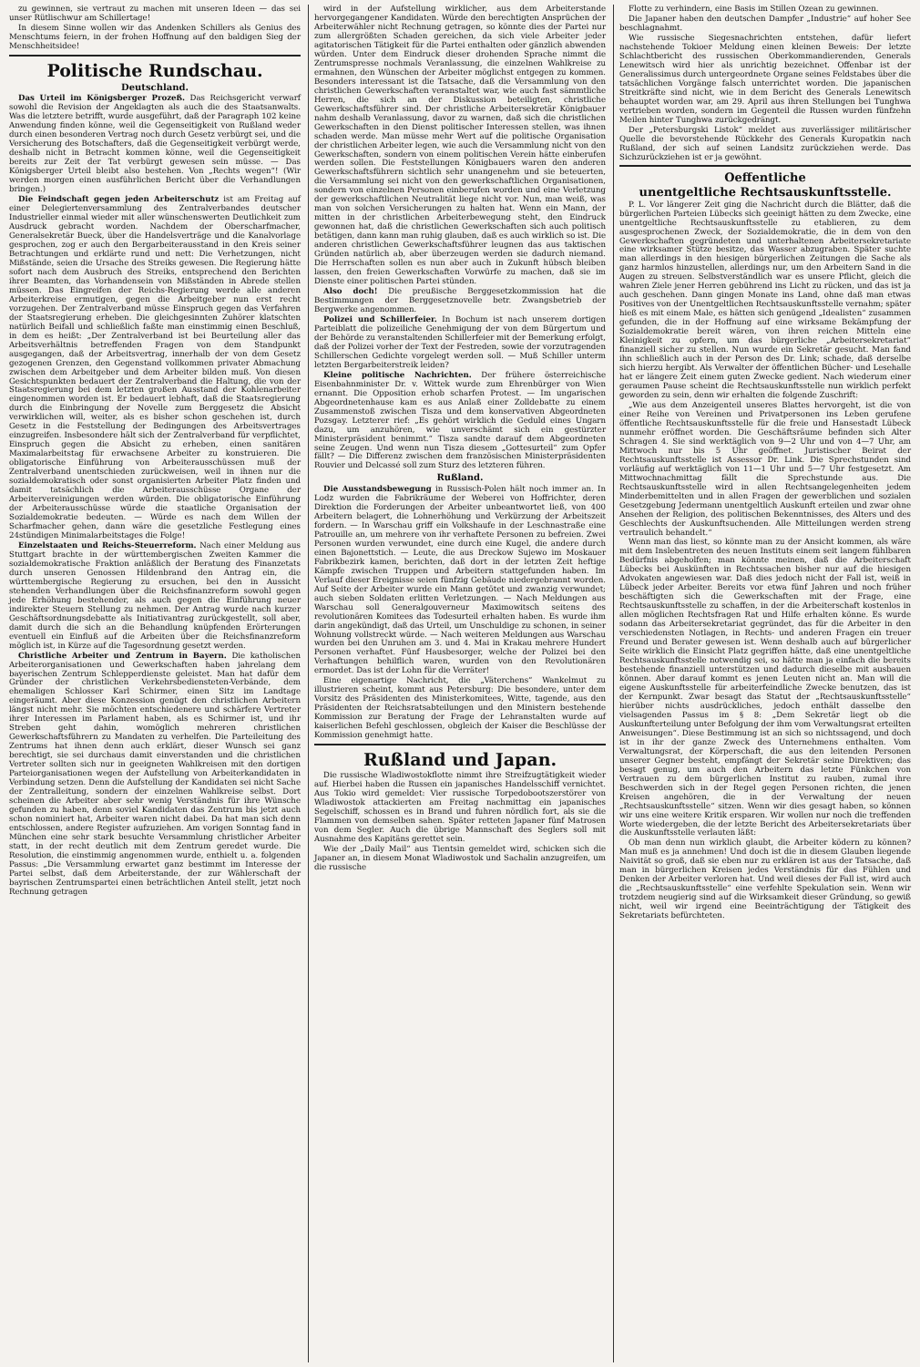zu gewinnen, sie vertraut zu machen mit unseren Ideen — das sei unser Rütlischwur am Schillertage!
In diesem Sinne wollen wir das Andenken Schillers als Genius des Menschtums feiern, in der frohen Hoffnung auf den baldigen Sieg der Menschheitsidee!
Politische Rundschau.
Deutschland.
Das Urteil im Königsberger Prozeß. Das Reichsgericht verwarf sowohl die Revision der Angeklagten als auch die des Staatsanwalts. Was die letztere betrifft, wurde ausgeführt, daß der Paragraph 102 keine Anwendung finden könne, weil die Gegenseitigkeit von Rußland weder durch einen besonderen Vertrag noch durch Gesetz verbürgt sei, und die Versicherung des Botschafters, daß die Gegenseitigkeit verbürgt werde, deshalb nicht in Betracht kommen könne, weil die Gegenseitigkeit bereits zur Zeit der Tat verbürgt gewesen sein müsse. — Das Königsberger Urteil bleibt also bestehen. Von „Rechts wegen“! (Wir werden morgen einen ausführlichen Bericht über die Verhandlungen bringen.)
Die Feindschaft gegen jeden Arbeiterschutz ist am Freitag auf einer Delegiertenversammlung des Zentralverbandes deutscher Industrieller einmal wieder mit aller wünschenswerten Deutlichkeit zum Ausdruck gebracht worden. Nachdem der Oberscharfmacher, Generalsekretär Bueck, über die Handelsverträge und die Kanalvorlage gesprochen, zog er auch den Bergarbeiterausstand in den Kreis seiner Betrachtungen und erklärte rund und nett: Die Verhetzungen, nicht Mißstände, seien die Ursache des Streiks gewesen. Die Regierung hätte sofort nach dem Ausbruch des Streiks, entsprechend den Berichten ihrer Beamten, das Vorhandensein von Mißständen in Abrede stellen müssen. Das Eingreifen der Reichs-Regierung werde alle anderen Arbeiterkreise ermutigen, gegen die Arbeitgeber nun erst recht vorzugehen. Der Zentralverband müsse Einspruch gegen das Verfahren der Staatsregierung erheben. Die gleichgesinnten Zuhörer klatschten natürlich Beifall und schließlich faßte man einstimmig einen Beschluß, in dem es heißt: „Der Zentralverband ist bei Beurteilung aller das Arbeitsverhältnis betreffenden Fragen von dem Standpunkt ausgegangen, daß der Arbeitsvertrag, innerhalb der von dem Gesetz gezogenen Grenzen, den Gegenstand vollkommen privater Abmachung zwischen dem Arbeitgeber und dem Arbeiter bilden muß. Von diesen Gesichtspunkten bedauert der Zentralverband die Haltung, die von der Staatsregierung bei dem letzten großen Ausstand der Kohlenarbeiter eingenommen worden ist. Er bedauert lebhaft, daß die Staatsregierung durch die Einbringung der Novelle zum Berggesetz die Absicht verwirklichen will, weiter, als es bisher schon geschehen ist, durch Gesetz in die Feststellung der Bedingungen des Arbeitsvertrages einzugreifen. Insbesondere hält sich der Zentralverband für verpflichtet, Einspruch gegen die Absicht zu erheben, einen sanitären Maximalarbeitstag für erwachsene Arbeiter zu konstruieren. Die obligatorische Einführung von Arbeiterausschüssen muß der Zentralverband unentschieden zurückweisen, weil in ihnen nur die sozialdemokratisch oder sonst organisierten Arbeiter Platz finden und damit tatsächlich die Arbeiterausschüsse Organe der Arbeitervereinigungen werden würden. Die obligatorische Einführung der Arbeiterausschüsse würde die staatliche Organisation der Sozialdemokratie bedeuten. — Würde es nach dem Willen der Scharfmacher gehen, dann wäre die gesetzliche Festlegung eines 24stündigen Minimalarbeitstages die Folge!
Einzelstaaten und Reichs-Steuerreform. Nach einer Meldung aus Stuttgart brachte in der württembergischen Zweiten Kammer die sozialdemokratische Fraktion anläßlich der Beratung des Finanzetats durch unseren Genossen Hildenbrand den Antrag ein, die württembergische Regierung zu ersuchen, bei den in Aussicht stehenden Verhandlungen über die Reichsfinanzreform sowohl gegen jede Erhöhung bestehender, als auch gegen die Einführung neuer indirekter Steuern Stellung zu nehmen. Der Antrag wurde nach kurzer Geschäftsordnungsdebatte als Initiativantrag zurückgestellt, soll aber, damit durch die sich an die Behandlung knüpfenden Erörterungen eventuell ein Einfluß auf die Arbeiten über die Reichsfinanzreform möglich ist, in Kürze auf die Tagesordnung gesetzt werden.
Christliche Arbeiter und Zentrum in Bayern. Die katholischen Arbeiterorganisationen und Gewerkschaften haben jahrelang dem bayerischen Zentrum Schlepperdienste geleistet. Man hat dafür dem Gründer der christlichen Verkehrsbediensteten-Verbände, dem ehemaligen Schlosser Karl Schirmer, einen Sitz im Landtage eingeräumt. Aber diese Konzession genügt den christlichen Arbeitern längst nicht mehr. Sie möchten entschiedenere und schärfere Vertreter ihrer Interessen im Parlament haben, als es Schirmer ist, und ihr Streben geht dahin, womöglich mehreren christlichen Gewerkschaftsführern zu Mandaten zu verhelfen. Die Parteileitung des Zentrums hat ihnen denn auch erklärt, dieser Wunsch sei ganz berechtigt, sie sei durchaus damit einverstanden und die christlichen Vertreter sollten sich nur in geeigneten Wahlkreisen mit den dortigen Parteiorganisationen wegen der Aufstellung von Arbeiterkandidaten in Verbindung setzen. Denn die Aufstellung der Kandidaten sei nicht Sache der Zentralleitung, sondern der einzelnen Wahlkreise selbst. Dort scheinen die Arbeiter aber sehr wenig Verständnis für ihre Wünsche gefunden zu haben, denn soviel Kandidaten das Zentrum bis jetzt auch schon nominiert hat, Arbeiter waren nicht dabei. Da hat man sich denn entschlossen, andere Register aufzuziehen. Am vorigen Sonntag fand in München eine sehr stark besuchte Versammlung christlicher Arbeiter statt, in der recht deutlich mit dem Zentrum geredet wurde. Die Resolution, die einstimmig angenommen wurde, enthielt u. a. folgenden Passus: „Die Versammlung erwartet ganz bestimmt im Interesse der Partei selbst, daß dem Arbeiterstande, der zur Wählerschaft der bayrischen Zentrumspartei einen beträchtlichen Anteil stellt, jetzt noch Rechnung getragen
wird in der Aufstellung wirklicher, aus dem Arbeiterstande hervorgegangener Kandidaten. Würde den berechtigten Ansprüchen der Arbeiterwähler nicht Rechnung getragen, so könnte dies der Partei nur zum allergrößten Schaden gereichen, da sich viele Arbeiter jeder agitatorischen Tätigkeit für die Partei enthalten oder gänzlich abwenden würden. Unter dem Eindruck dieser drohenden Sprache nimmt die Zentrumspresse nochmals Veranlassung, die einzelnen Wahlkreise zu ermahnen, den Wünschen der Arbeiter möglichst entgegen zu kommen. Besonders interessant ist die Tatsache, daß die Versammlung von den christlichen Gewerkschaften veranstaltet war, wie auch fast sämmtliche Herren, die sich an der Diskussion beteiligten, christliche Gewerkschaftsführer sind. Der christliche Arbeitersekretär Königbauer nahm deshalb Veranlassung, davor zu warnen, daß sich die christlichen Gewerkschaften in den Dienst politischer Interessen stellen, was ihnen schaden werde. Man müsse mehr Wert auf die politische Organisation der christlichen Arbeiter legen, wie auch die Versammlung nicht von den Gewerkschaften, sondern von einem politischen Verein hätte einberufen werden sollen. Die Feststellungen Königbauers waren den anderen Gewerkschaftsführern sichtlich sehr unangenehm und sie beteuerten, die Versammlung sei nicht von den gewerkschaftlichen Organisationen, sondern von einzelnen Personen einberufen worden und eine Verletzung der gewerkschaftlichen Neutralität liege nicht vor. Nun, man weiß, was man von solchen Versicherungen zu halten hat. Wenn ein Mann, der mitten in der christlichen Arbeiterbewegung steht, den Eindruck gewonnen hat, daß die christlichen Gewerkschaften sich auch politisch betätigen, dann kann man ruhig glauben, daß es auch wirklich so ist. Die anderen christlichen Gewerkschaftsführer leugnen das aus taktischen Gründen natürlich ab, aber überzeugen werden sie dadurch niemand. Die Herrschaften sollen es nun aber auch in Zukunft hübsch bleiben lassen, den freien Gewerkschaften Vorwürfe zu machen, daß sie im Dienste einer politischen Partei stünden.
Also doch! Die preußische Berggesetzkommission hat die Bestimmungen der Berggesetznovelle betr. Zwangsbetrieb der Bergwerke angenommen.
Polizei und Schillerfeier. In Bochum ist nach unserem dortigen Parteiblatt die polizeiliche Genehmigung der von dem Bürgertum und der Behörde zu veranstaltenden Schillerfeier mit der Bemerkung erfolgt, daß der Polizei vorher der Text der Festreden, sowie der vorzutragenden Schillerschen Gedichte vorgelegt werden soll. — Muß Schiller unterm letzten Bergarbeiterstreik leiden?
Kleine politische Nachrichten. Der frühere österreichische Eisenbahnminister Dr. v. Wittek wurde zum Ehrenbürger von Wien ernannt. Die Opposition erhob scharfen Protest. — Im ungarischen Abgeordnetenhause kam es aus Anlaß einer Zolldebatte zu einem Zusammenstoß zwischen Tisza und dem konservativen Abgeordneten Pozsgay. Letzterer rief: „Es gehört wirklich die Geduld eines Ungarn dazu, um anzuhören, wie unverschämt sich ein gestürzter Ministerpräsident benimmt.“ Tisza sandte darauf dem Abgeordneten seine Zeugen. Und wenn nun Tisza diesem „Gottesurteil“ zum Opfer fällt? — Die Differenz zwischen dem französischen Ministerpräsidenten Rouvier und Delcassé soll zum Sturz des letzteren führen.
Rußland.
Die Ausstandsbewegung in Russisch-Polen hält noch immer an. In Lodz wurden die Fabrikräume der Weberei von Hoffrichter, deren Direktion die Forderungen der Arbeiter unbeantwortet ließ, von 400 Arbeitern belagert, die Lohnerhöhung und Verkürzung der Arbeitszeit fordern. — In Warschau griff ein Volkshaufe in der Leschnastraße eine Patrouille an, um mehrere von ihr verhaftete Personen zu befreien. Zwei Personen wurden verwundet, eine durch eine Kugel, die andere durch einen Bajonettstich. — Leute, die aus Dreckow Sujewo im Moskauer Fabrikbezirk kamen, berichten, daß dort in der letzten Zeit heftige Kämpfe zwischen Truppen und Arbeitern stattgefunden haben. Im Verlauf dieser Ereignisse seien fünfzig Gebäude niedergebrannt worden. Auf Seite der Arbeiter wurde ein Mann getötet und zwanzig verwundet; auch sieben Soldaten erlitten Verletzungen. — Nach Meldungen aus Warschau soll Generalgouverneur Maximowitsch seitens des revolutionären Komitees das Todesurteil erhalten haben. Es wurde ihm darin angekündigt, daß das Urteil, um Unschuldige zu schonen, in seiner Wohnung vollstreckt würde. — Nach weiteren Meldungen aus Warschau wurden bei den Unruhen am 3. und 4. Mai in Krakau mehrere Hundert Personen verhaftet. Fünf Hausbesorger, welche der Polizei bei den Verhaftungen behilflich waren, wurden von den Revolutionären ermordet. Das ist der Lohn für die Verräter!
Eine eigenartige Nachricht, die „Väterchens“ Wankelmut zu illustrieren scheint, kommt aus Petersburg: Die besondere, unter dem Vorsitz des Präsidenten des Ministerkomitees, Witte, tagende, aus den Präsidenten der Reichsratsabteilungen und den Ministern bestehende Kommission zur Beratung der Frage der Lehranstalten wurde auf kaiserlichen Befehl geschlossen, obgleich der Kaiser die Beschlüsse der Kommission genehmigt hatte.
Rußland und Japan.
Die russische Wladiwostokflotte nimmt ihre Streifzugtätigkeit wieder auf. Hierbei haben die Russen ein japanisches Handelsschiff vernichtet. Aus Tokio wird gemeldet: Vier russische Torpedobootszerstörer von Wladiwostok attackierten am Freitag nachmittag ein japanisches Segelschiff, schossen es in Brand und fuhren nördlich fort, als sie die Flammen von demselben sahen. Später retteten Japaner fünf Matrosen von dem Segler. Auch die übrige Mannschaft des Seglers soll mit Ausnahme des Kapitäns gerettet sein.
Wie der „Daily Mail“ aus Tientsin gemeldet wird, schicken sich die Japaner an, in diesem Monat Wladiwostok und Sachalin anzugreifen, um die russische
Flotte zu verhindern, eine Basis im Stillen Ozean zu gewinnen.
Die Japaner haben den deutschen Dampfer „Industrie“ auf hoher See beschlagnahmt.
Wie russische Siegesnachrichten entstehen, dafür liefert nachstehende Tokioer Meldung einen kleinen Beweis: Der letzte Schlachtbericht des russischen Oberkommandierenden, Generals Lenewitsch wird hier als unrichtig bezeichnet. Offenbar ist der Generalissimus durch untergeordnete Organe seines Feldstabes über die tatsächlichen Vorgänge falsch unterrichtet worden. Die japanischen Streitkräfte sind nicht, wie in dem Bericht des Generals Lenewitsch behauptet worden war, am 29. April aus ihren Stellungen bei Tunghwa vertrieben worden, sondern im Gegenteil die Russen wurden fünfzehn Meilen hinter Tunghwa zurückgedrängt.
Der „Petersburgski Listok“ meldet aus zuverlässiger militärischer Quelle die bevorstehende Rückkehr des Generals Kuropatkin nach Rußland, der sich auf seinen Landsitz zurückziehen werde. Das Sichzurückziehen ist er ja gewöhnt.
Oeffentliche
unentgeltliche Rechtsauskunftsstelle.
P. L. Vor längerer Zeit ging die Nachricht durch die Blätter, daß die bürgerlichen Parteien Lübecks sich geeinigt hätten zu dem Zwecke, eine unentgeltliche Rechtsauskunftsstelle zu etablieren, zu dem ausgesprochenen Zweck, der Sozialdemokratie, die in dem von den Gewerkschaften gegründeten und unterhaltenen Arbeitersekretariate eine wirksamer Stütze besitze, das Wasser abzugraben. Später suchte man allerdings in den hiesigen bürgerlichen Zeitungen die Sache als ganz harmlos hinzustellen, allerdings nur, um den Arbeitern Sand in die Augen zu streuen. Selbstverständlich war es unsere Pflicht, gleich die wahren Ziele jener Herren gebührend ins Licht zu rücken, und das ist ja auch geschehen. Dann gingen Monate ins Land, ohne daß man etwas Positives von der Unentgeltlichen Rechtsauskunftsstelle vernahm; später hieß es mit einem Male, es hätten sich genügend „Idealisten“ zusammen gefunden, die in der Hoffnung auf eine wirksame Bekämpfung der Sozialdemokratie bereit wären, von ihren reichen Mitteln eine Kleinigkeit zu opfern, um das bürgerliche „Arbeitersekretariat“ finanziell sicher zu stellen. Nun wurde ein Sekretär gesucht. Man fand ihn schließlich auch in der Person des Dr. Link; schade, daß derselbe sich hierzu hergibt. Als Verwalter der öffentlichen Bücher- und Lesehalle hat er längere Zeit einem guten Zwecke gedient. Nach wiederum einer geraumen Pause scheint die Rechtsauskunftsstelle nun wirklich perfekt geworden zu sein, denn wir erhalten die folgende Zuschrift:
„Wie aus dem Anzeigenteil unseres Blattes hervorgeht, ist die von einer Reihe von Vereinen und Privatpersonen ins Leben gerufene öffentliche Rechtsauskunftsstelle für die freie und Hansestadt Lübeck nunmehr eröffnet worden. Die Geschäftsräume befinden sich Alter Schragen 4. Sie sind werktäglich von 9—2 Uhr und von 4—7 Uhr, am Mittwoch nur bis 5 Uhr geöffnet. Juristischer Beirat der Rechtsauskunftsstelle ist Assessor Dr. Link. Die Sprechstunden sind vorläufig auf werktäglich von 11—1 Uhr und 5—7 Uhr festgesetzt. Am Mittwochnachmittag fällt die Sprechstunde aus. Die Rechtsauskunftsstelle wird in allen Rechtsangelegenheiten jedem Minderbemittelten und in allen Fragen der gewerblichen und sozialen Gesetzgebung Jedermann unentgeltlich Auskunft erteilen und zwar ohne Ansehen der Religion, des politischen Bekenntnisses, des Alters und des Geschlechts der Auskunftsuchenden. Alle Mitteilungen werden streng vertraulich behandelt.“
Wenn man das liest, so könnte man zu der Ansicht kommen, als wäre mit dem Inslebentreten des neuen Instituts einem seit langem fühlbaren Bedürfnis abgeholfen; man könnte meinen, daß die Arbeiterschaft Lübecks bei Auskünften in Rechtssachen bisher nur auf die hiesigen Advokaten angewiesen war. Daß dies jedoch nicht der Fall ist, weiß in Lübeck jeder Arbeiter. Bereits vor etwa fünf Jahren und noch früher beschäftigten sich die Gewerkschaften mit der Frage, eine Rechtsauskunftsstelle zu schaffen, in der die Arbeiterschaft kostenlos in allen möglichen Rechtsfragen Rat und Hilfe erhalten könne. Es wurde sodann das Arbeitersekretariat gegründet, das für die Arbeiter in den verschiedensten Notlagen, in Rechts- und anderen Fragen ein treuer Freund und Berater gewesen ist. Wenn deshalb auch auf bürgerlicher Seite wirklich die Einsicht Platz gegriffen hätte, daß eine unentgeltliche Rechtsauskunftsstelle notwendig sei, so hätte man ja einfach die bereits bestehende finanziell unterstützen und dadurch dieselbe mit ausbauen können. Aber darauf kommt es jenen Leuten nicht an. Man will die eigene Auskunftsstelle für arbeiterfeindliche Zwecke benutzen, das ist der Kernpunkt. Zwar besagt das Statut der „Rechtsauskunftsstelle“ hierüber nichts ausdrückliches, jedoch enthält dasselbe den vielsagenden Passus im § 8: „Dem Sekretär liegt ob die Auskunfterteilung unter Befolgung der ihm vom Verwaltungsrat erteilten Anweisungen“. Diese Bestimmung ist an sich so nichtssagend, und doch ist in ihr der ganze Zweck des Unternehmens enthalten. Vom Verwaltungsrat, der Körperschaft, die aus den leitenden Personen unserer Gegner besteht, empfängt der Sekretär seine Direktiven; das besagt genug, um auch den Arbeitern das letzte Fünkchen von Vertrauen zu dem bürgerlichen Institut zu rauben, zumal ihre Beschwerden sich in der Regel gegen Personen richten, die jenen Kreisen angehören, die in der Verwaltung der neuen „Rechtsauskunftsstelle“ sitzen. Wenn wir dies gesagt haben, so können wir uns eine weitere Kritik ersparen. Wir wollen nur noch die treffenden Worte wiedergeben, die der letzte Bericht des Arbeitersekretariats über die Auskunftsstelle verlauten läßt:
Ob man denn nun wirklich glaubt, die Arbeiter ködern zu können? Man muß es ja annehmen! Und doch ist die in diesem Glauben liegende Naivität so groß, daß sie eben nur zu erklären ist aus der Tatsache, daß man in bürgerlichen Kreisen jedes Verständnis für das Fühlen und Denken der Arbeiter verloren hat. Und weil dieses der Fall ist, wird auch die „Rechtsauskunftsstelle“ eine verfehlte Spekulation sein. Wenn wir trotzdem neugierig sind auf die Wirksamkeit dieser Gründung, so gewiß nicht, weil wir irgend eine Beeinträchtigung der Tätigkeit des Sekretariats befürchteten.